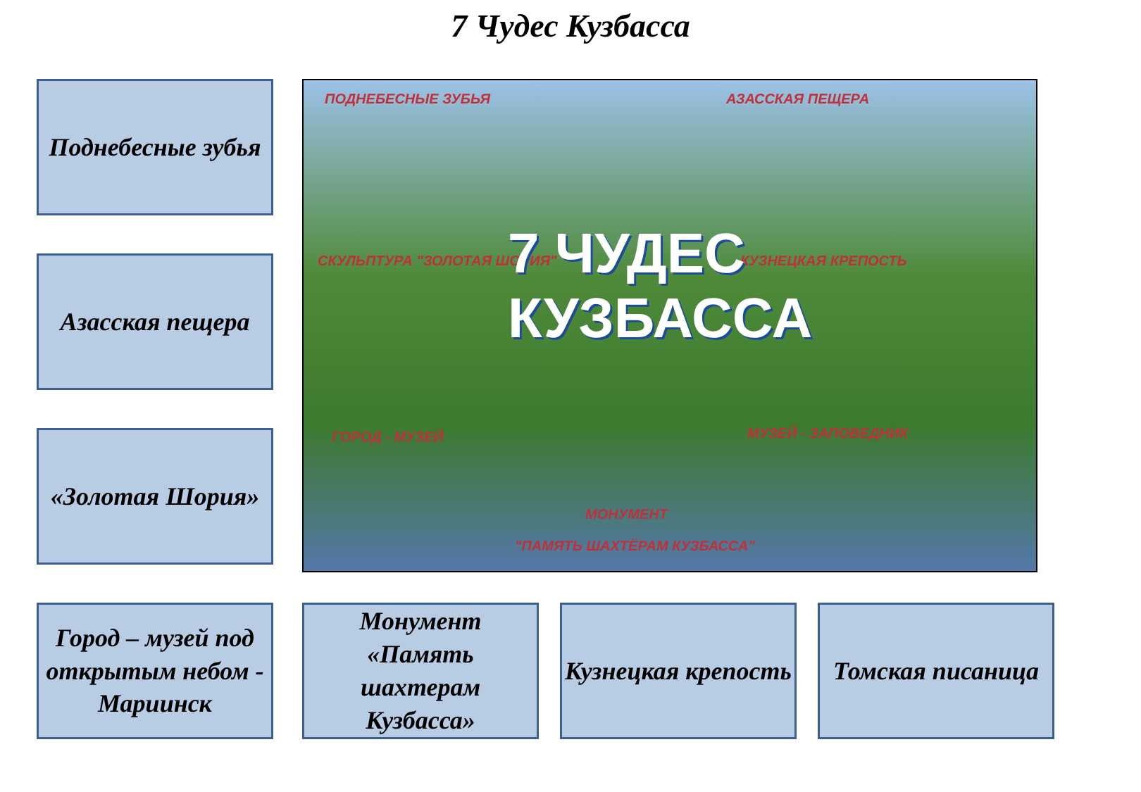7 Чудес Кузбасса
Поднебесные зубья
Азасская пещера
«Золотая Шория»
ПОДНЕБЕСНЫЕ ЗУБЬЯ АЗАССКАЯ ПЕЩЕРА
СКУЛЬПТУРА "ЗОЛОТАЯ ШОРИЯ" КУЗНЕЦКАЯ КРЕПОСТЬ
7 ЧУДЕС
КУЗБАССА
ГОРОД - МУЗЕЙ МУЗЕЙ - ЗАПОВЕДНИК
МОНУМЕНТ
"ПАМЯТЬ ШАХТЁРАМ КУЗБАССА"
Город – музей под открытым небом - Мариинск
Монумент «Память шахтерам Кузбасса»
Кузнецкая крепость
Томская писаница